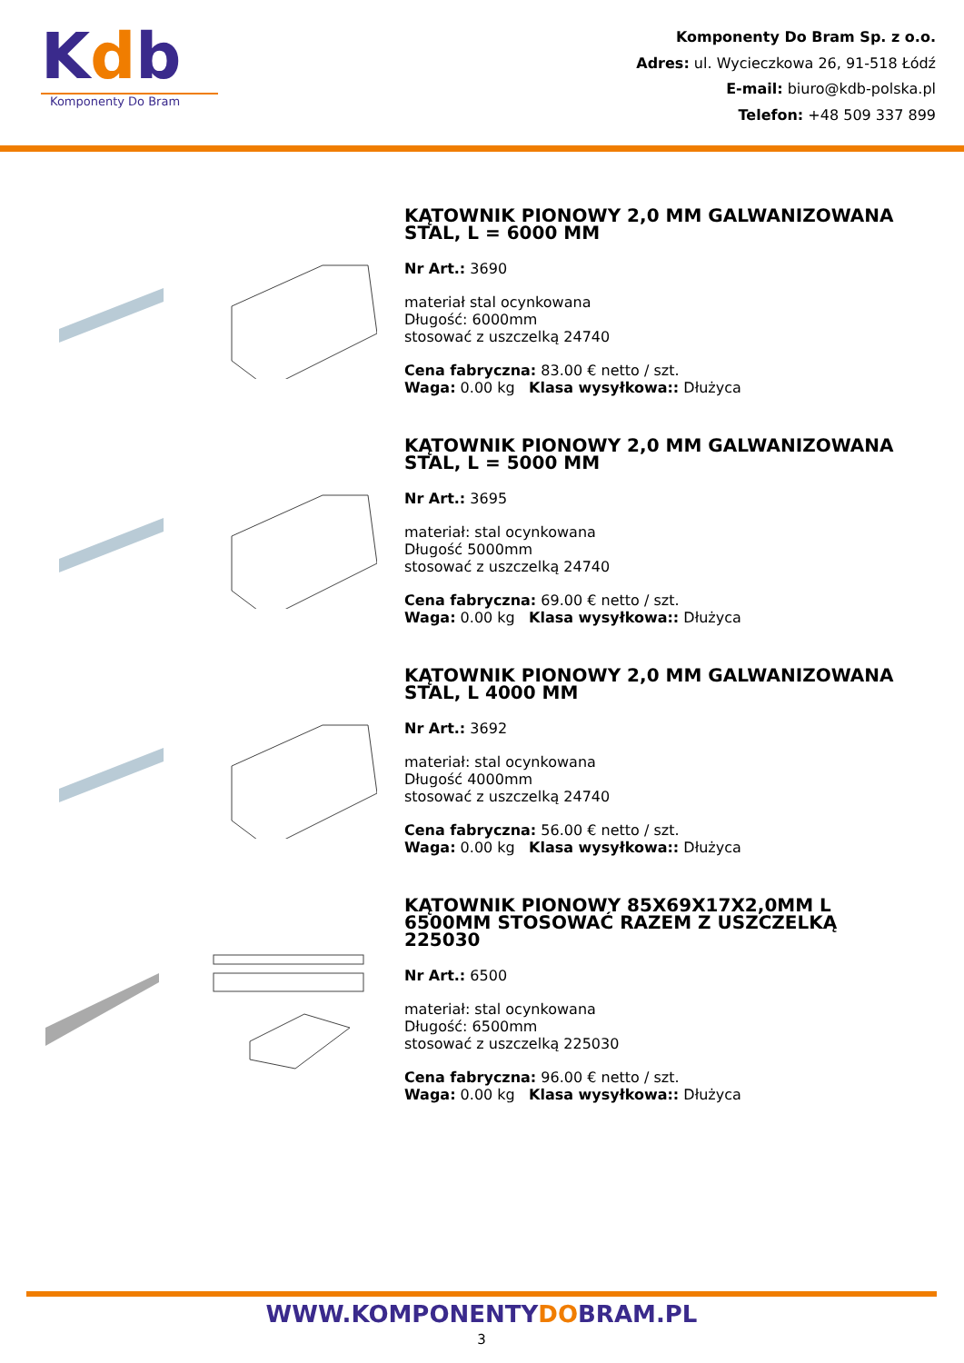Kdb
Komponenty Do Bram
Komponenty Do Bram Sp. z o.o.
Adres: ul. Wycieczkowa 26, 91-518 Łódź
E-mail: biuro@kdb-polska.pl
Telefon: +48 509 337 899
KĄTOWNIK PIONOWY 2,0 MM GALWANIZOWANA STAL, L = 6000 MM
Nr Art.: 3690
materiał stal ocynkowana
Długość: 6000mm
stosować z uszczelką 24740
Cena fabryczna: 83.00 € netto / szt.
Waga: 0.00 kg Klasa wysyłkowa:: Dłużyca
KĄTOWNIK PIONOWY 2,0 MM GALWANIZOWANA STAL, L = 5000 MM
Nr Art.: 3695
materiał: stal ocynkowana
Długość 5000mm
stosować z uszczelką 24740
Cena fabryczna: 69.00 € netto / szt.
Waga: 0.00 kg Klasa wysyłkowa:: Dłużyca
KĄTOWNIK PIONOWY 2,0 MM GALWANIZOWANA STAL, L 4000 MM
Nr Art.: 3692
materiał: stal ocynkowana
Długość 4000mm
stosować z uszczelką 24740
Cena fabryczna: 56.00 € netto / szt.
Waga: 0.00 kg Klasa wysyłkowa:: Dłużyca
KĄTOWNIK PIONOWY 85X69X17X2,0MM L 6500MM STOSOWAĆ RAZEM Z USZCZELKĄ 225030
Nr Art.: 6500
materiał: stal ocynkowana
Długość: 6500mm
stosować z uszczelką 225030
Cena fabryczna: 96.00 € netto / szt.
Waga: 0.00 kg Klasa wysyłkowa:: Dłużyca
WWW.KOMPONENTYDOBRAM.PL
3